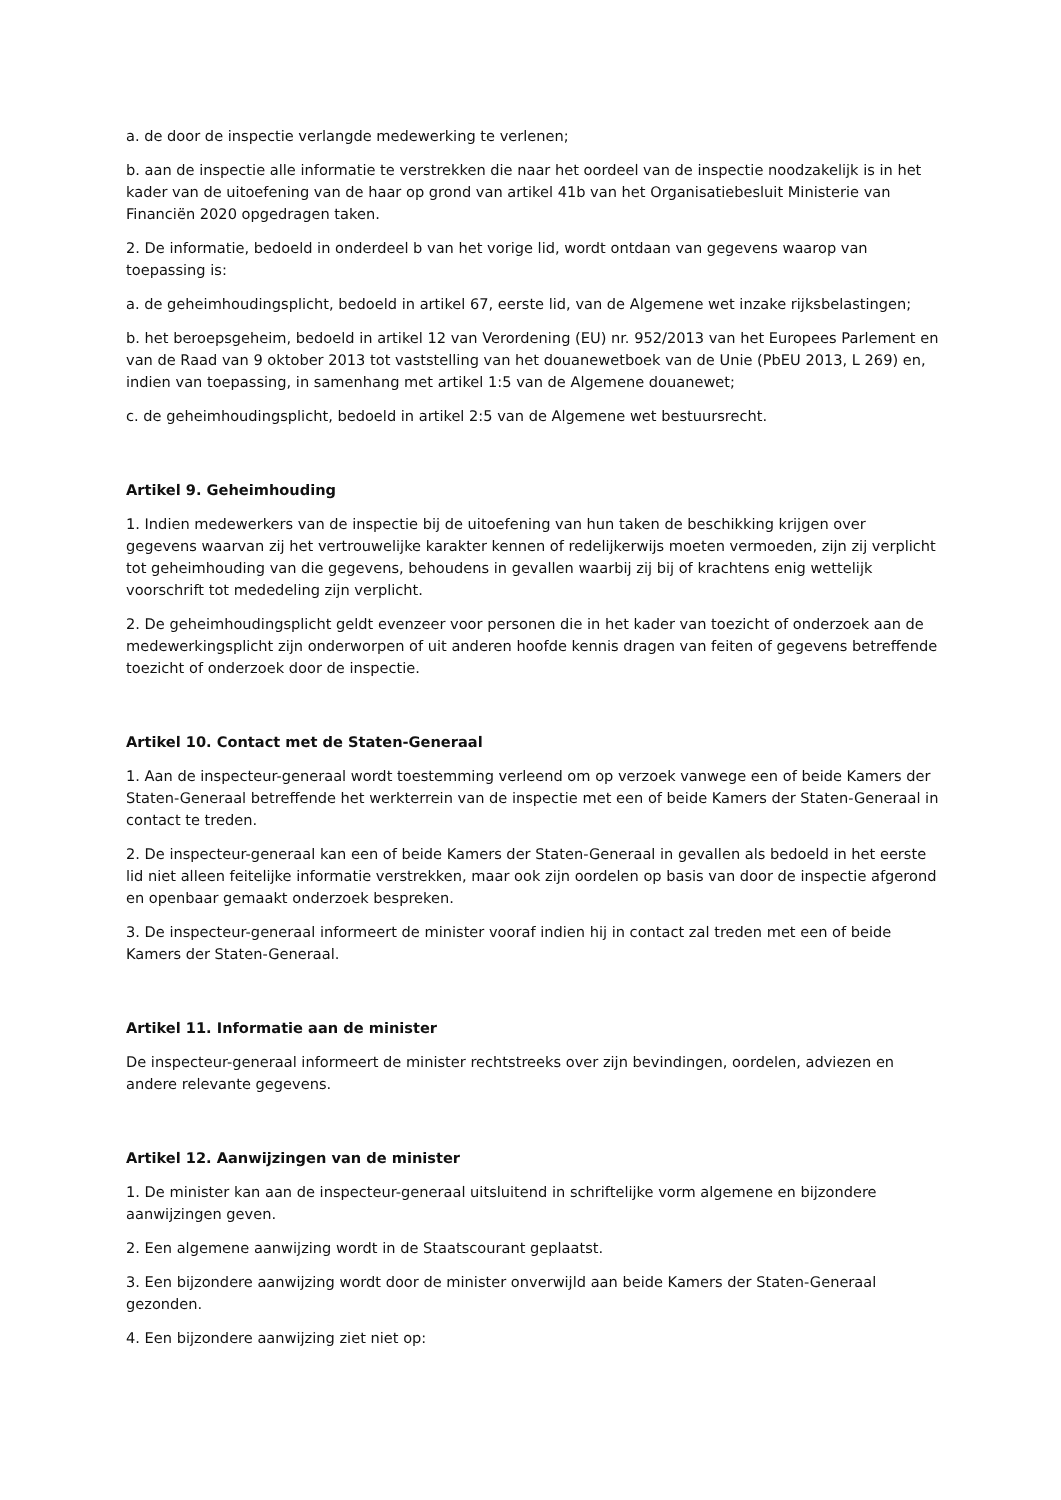a. de door de inspectie verlangde medewerking te verlenen;
b. aan de inspectie alle informatie te verstrekken die naar het oordeel van de inspectie noodzakelijk is in het kader van de uitoefening van de haar op grond van artikel 41b van het Organisatiebesluit Ministerie van Financiën 2020 opgedragen taken.
2. De informatie, bedoeld in onderdeel b van het vorige lid, wordt ontdaan van gegevens waarop van toepassing is:
a. de geheimhoudingsplicht, bedoeld in artikel 67, eerste lid, van de Algemene wet inzake rijksbelastingen;
b. het beroepsgeheim, bedoeld in artikel 12 van Verordening (EU) nr. 952/2013 van het Europees Parlement en van de Raad van 9 oktober 2013 tot vaststelling van het douanewetboek van de Unie (PbEU 2013, L 269) en, indien van toepassing, in samenhang met artikel 1:5 van de Algemene douanewet;
c. de geheimhoudingsplicht, bedoeld in artikel 2:5 van de Algemene wet bestuursrecht.
Artikel 9. Geheimhouding
1. Indien medewerkers van de inspectie bij de uitoefening van hun taken de beschikking krijgen over gegevens waarvan zij het vertrouwelijke karakter kennen of redelijkerwijs moeten vermoeden, zijn zij verplicht tot geheimhouding van die gegevens, behoudens in gevallen waarbij zij bij of krachtens enig wettelijk voorschrift tot mededeling zijn verplicht.
2. De geheimhoudingsplicht geldt evenzeer voor personen die in het kader van toezicht of onderzoek aan de medewerkingsplicht zijn onderworpen of uit anderen hoofde kennis dragen van feiten of gegevens betreffende toezicht of onderzoek door de inspectie.
Artikel 10. Contact met de Staten-Generaal
1. Aan de inspecteur-generaal wordt toestemming verleend om op verzoek vanwege een of beide Kamers der Staten-Generaal betreffende het werkterrein van de inspectie met een of beide Kamers der Staten-Generaal in contact te treden.
2. De inspecteur-generaal kan een of beide Kamers der Staten-Generaal in gevallen als bedoeld in het eerste lid niet alleen feitelijke informatie verstrekken, maar ook zijn oordelen op basis van door de inspectie afgerond en openbaar gemaakt onderzoek bespreken.
3. De inspecteur-generaal informeert de minister vooraf indien hij in contact zal treden met een of beide Kamers der Staten-Generaal.
Artikel 11. Informatie aan de minister
De inspecteur-generaal informeert de minister rechtstreeks over zijn bevindingen, oordelen, adviezen en andere relevante gegevens.
Artikel 12. Aanwijzingen van de minister
1. De minister kan aan de inspecteur-generaal uitsluitend in schriftelijke vorm algemene en bijzondere aanwijzingen geven.
2. Een algemene aanwijzing wordt in de Staatscourant geplaatst.
3. Een bijzondere aanwijzing wordt door de minister onverwijld aan beide Kamers der Staten-Generaal gezonden.
4. Een bijzondere aanwijzing ziet niet op: